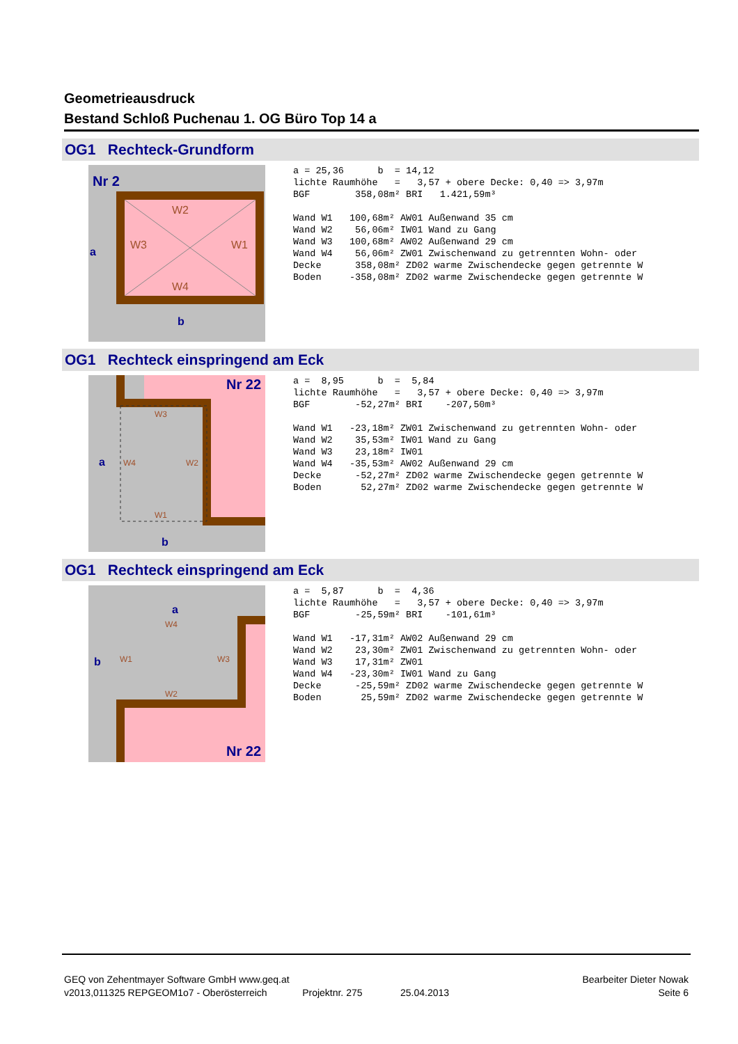Geometrieausdruck
Bestand Schloß Puchenau 1. OG Büro Top 14 a
OG1 Rechteck-Grundform
Nr 2
W2
W4
W3
W1
a
b
a = 25,36      b  = 14,12
lichte Raumhöhe   =   3,57 + obere Decke: 0,40 => 3,97m
BGF        358,08m² BRI   1.421,59m³

Wand W1   100,68m² AW01 Außenwand 35 cm
Wand W2    56,06m² IW01 Wand zu Gang
Wand W3   100,68m² AW02 Außenwand 29 cm
Wand W4    56,06m² ZW01 Zwischenwand zu getrennten Wohn- oder
Decke      358,08m² ZD02 warme Zwischendecke gegen getrennte W
Boden     -358,08m² ZD02 warme Zwischendecke gegen getrennte W
OG1 Rechteck einspringend am Eck
Nr 22
a
b
W3
W1
W4
W2
a =  8,95      b  =  5,84
lichte Raumhöhe   =   3,57 + obere Decke: 0,40 => 3,97m
BGF        -52,27m² BRI    -207,50m³

Wand W1   -23,18m² ZW01 Zwischenwand zu getrennten Wohn- oder
Wand W2    35,53m² IW01 Wand zu Gang
Wand W3    23,18m² IW01
Wand W4   -35,53m² AW02 Außenwand 29 cm
Decke      -52,27m² ZD02 warme Zwischendecke gegen getrennte W
Boden       52,27m² ZD02 warme Zwischendecke gegen getrennte W
OG1 Rechteck einspringend am Eck
a
b
Nr 22
W4
W2
W1
W3
a =  5,87      b  =  4,36
lichte Raumhöhe   =   3,57 + obere Decke: 0,40 => 3,97m
BGF        -25,59m² BRI    -101,61m³

Wand W1   -17,31m² AW02 Außenwand 29 cm
Wand W2    23,30m² ZW01 Zwischenwand zu getrennten Wohn- oder
Wand W3    17,31m² ZW01
Wand W4   -23,30m² IW01 Wand zu Gang
Decke      -25,59m² ZD02 warme Zwischendecke gegen getrennte W
Boden       25,59m² ZD02 warme Zwischendecke gegen getrennte W
GEQ von Zehentmayer Software GmbH www.geq.at Bearbeiter Dieter Nowak
v2013,011325 REPGEOM1o7 - Oberösterreich Projektnr. 275 25.04.2013 Seite 6